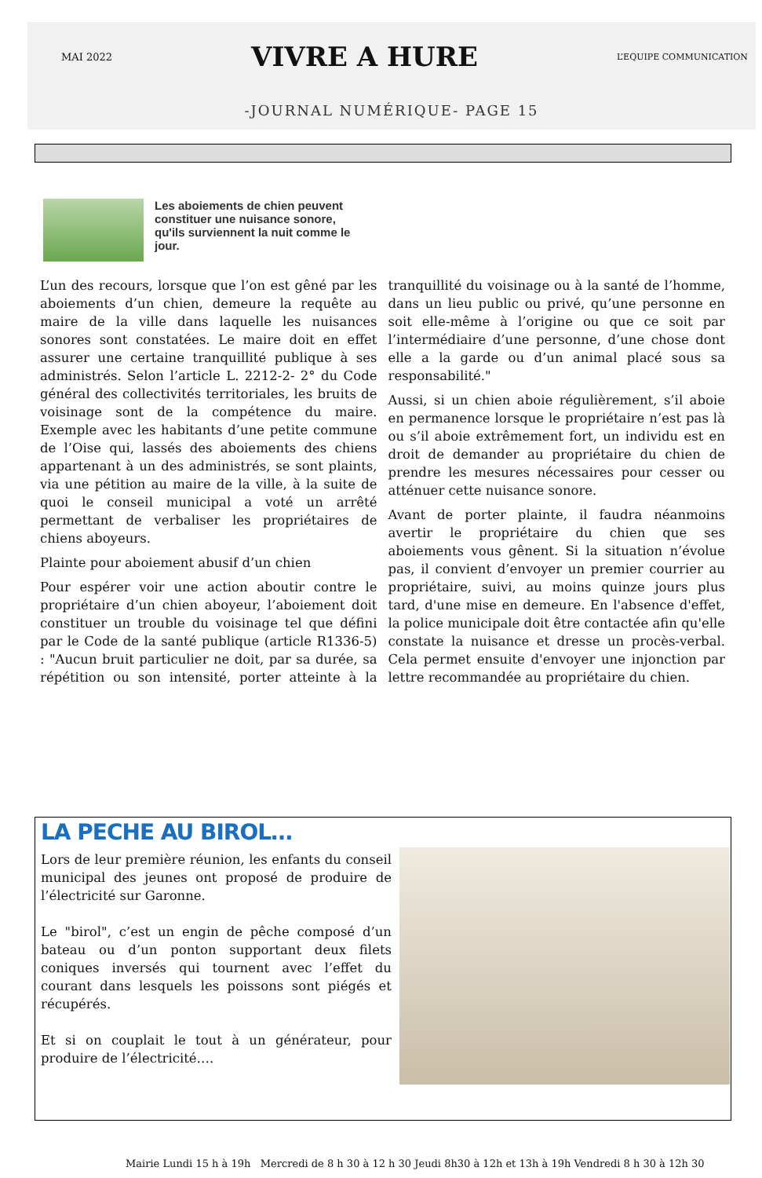MAI 2022 VIVRE A HURE L’EQUIPE COMMUNICATION
-JOURNAL NUMÉRIQUE- PAGE 15
Les aboiements de chien peuvent constituer une nuisance sonore, qu'ils surviennent la nuit comme le jour.
L’un des recours, lorsque que l’on est gêné par les aboiements d’un chien, demeure la requête au maire de la ville dans laquelle les nuisances sonores sont constatées. Le maire doit en effet assurer une certaine tranquillité publique à ses administrés. Selon l’article L. 2212-2- 2° du Code général des collectivités territoriales, les bruits de voisinage sont de la compétence du maire. Exemple avec les habitants d’une petite commune de l’Oise qui, lassés des aboiements des chiens appartenant à un des administrés, se sont plaints, via une pétition au maire de la ville, à la suite de quoi le conseil municipal a voté un arrêté permettant de verbaliser les propriétaires de chiens aboyeurs.
Plainte pour aboiement abusif d’un chien
Pour espérer voir une action aboutir contre le propriétaire d’un chien aboyeur, l’aboiement doit constituer un trouble du voisinage tel que défini par le Code de la santé publique (article R1336-5) : "Aucun bruit particulier ne doit, par sa durée, sa répétition ou son intensité, porter atteinte à la tranquillité du voisinage ou à la santé de l’homme, dans un lieu public ou privé, qu’une personne en soit elle-même à l’origine ou que ce soit par l’intermédiaire d’une personne, d’une chose dont elle a la garde ou d’un animal placé sous sa responsabilité."
Aussi, si un chien aboie régulièrement, s’il aboie en permanence lorsque le propriétaire n’est pas là ou s’il aboie extrêmement fort, un individu est en droit de demander au propriétaire du chien de prendre les mesures nécessaires pour cesser ou atténuer cette nuisance sonore.
Avant de porter plainte, il faudra néanmoins avertir le propriétaire du chien que ses aboiements vous gênent. Si la situation n’évolue pas, il convient d’envoyer un premier courrier au propriétaire, suivi, au moins quinze jours plus tard, d'une mise en demeure. En l'absence d'effet, la police municipale doit être contactée afin qu'elle constate la nuisance et dresse un procès-verbal. Cela permet ensuite d'envoyer une injonction par lettre recommandée au propriétaire du chien.
LA PECHE AU BIROL…
Lors de leur première réunion, les enfants du conseil municipal des jeunes ont proposé de produire de l’électricité sur Garonne.
Le "birol", c’est un engin de pêche composé d’un bateau ou d’un ponton supportant deux filets coniques inversés qui tournent avec l’effet du courant dans lesquels les poissons sont piégés et récupérés.
Et si on couplait le tout à un générateur, pour produire de l’électricité….
Mairie Lundi 15 h à 19h Mercredi de 8 h 30 à 12 h 30 Jeudi 8h30 à 12h et 13h à 19h Vendredi 8 h 30 à 12h 30